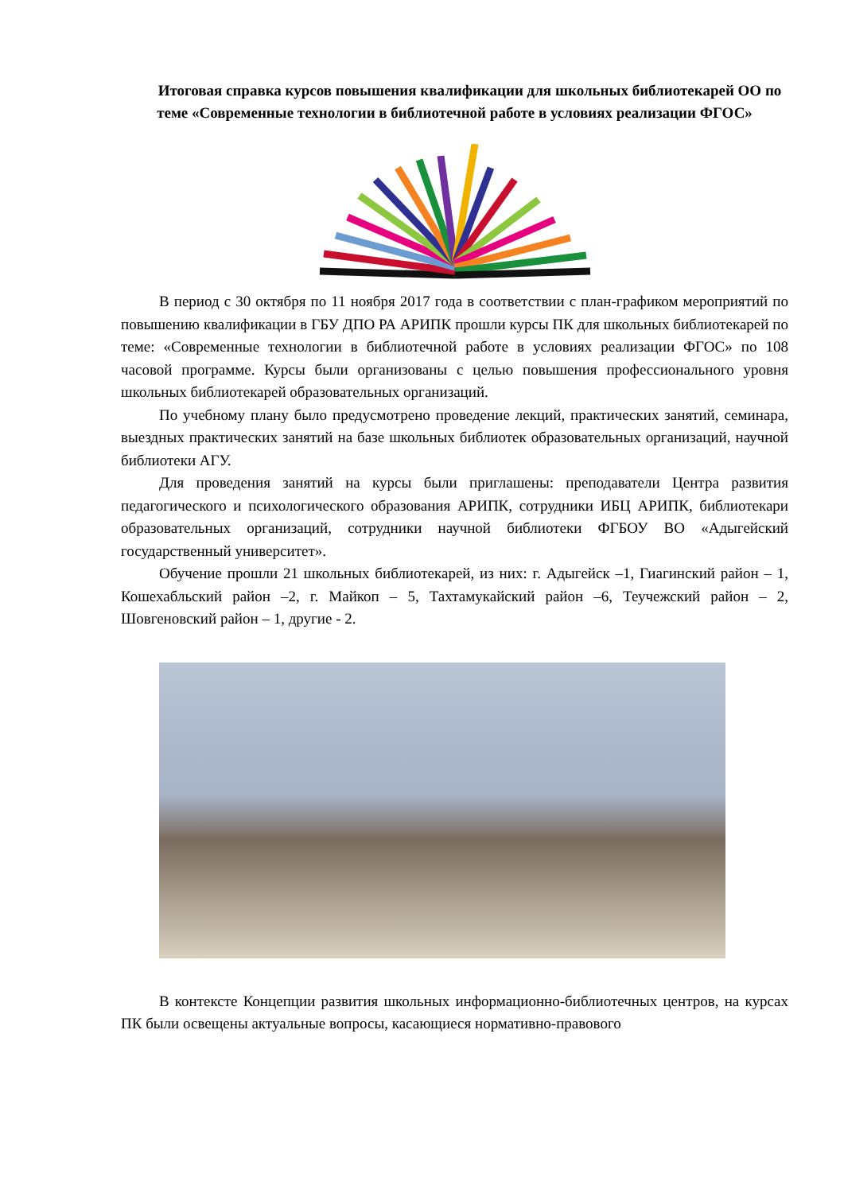Итоговая справка курсов повышения квалификации для школьных библиотекарей ОО по теме «Современные технологии в библиотечной работе в условиях реализации ФГОС»
В период с 30 октября по 11 ноября 2017 года в соответствии с план-графиком мероприятий по повышению квалификации в ГБУ ДПО РА АРИПК прошли курсы ПК для школьных библиотекарей по теме: «Современные технологии в библиотечной работе в условиях реализации ФГОС» по 108 часовой программе. Курсы были организованы с целью повышения профессионального уровня школьных библиотекарей образовательных организаций.
По учебному плану было предусмотрено проведение лекций, практических занятий, семинара, выездных практических занятий на базе школьных библиотек образовательных организаций, научной библиотеки АГУ.
Для проведения занятий на курсы были приглашены: преподаватели Центра развития педагогического и психологического образования АРИПК, сотрудники ИБЦ АРИПК, библиотекари образовательных организаций, сотрудники научной библиотеки ФГБОУ ВО «Адыгейский государственный университет».
Обучение прошли 21 школьных библиотекарей, из них: г. Адыгейск –1, Гиагинский район – 1, Кошехабльский район –2, г. Майкоп – 5, Тахтамукайский район –6, Теучежский район – 2, Шовгеновский район – 1, другие - 2.
В контексте Концепции развития школьных информационно-библиотечных центров, на курсах ПК были освещены актуальные вопросы, касающиеся нормативно-правового